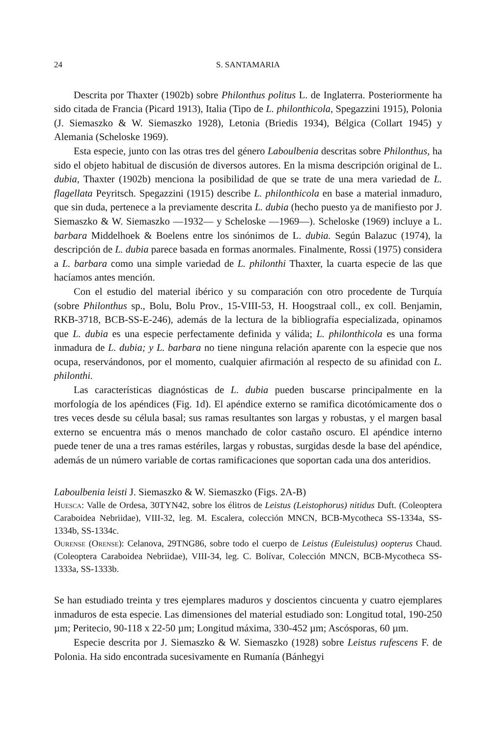24 S. SANTAMARIA
Descrita por Thaxter (1902b) sobre Philonthus politus L. de Inglaterra. Posteriormente ha sido citada de Francia (Picard 1913), Italia (Tipo de L. philonthicola, Spegazzini 1915), Polonia (J. Siemaszko & W. Siemaszko 1928), Letonia (Briedis 1934), Bélgica (Collart 1945) y Alemania (Scheloske 1969).
Esta especie, junto con las otras tres del género Laboulbenia descritas sobre Philonthus, ha sido el objeto habitual de discusión de diversos autores. En la misma descripción original de L. dubia, Thaxter (1902b) menciona la posibilidad de que se trate de una mera variedad de L. flagellata Peyritsch. Spegazzini (1915) describe L. philonthicola en base a material inmaduro, que sin duda, pertenece a la previamente descrita L. dubia (hecho puesto ya de manifiesto por J. Siemaszko & W. Siemaszko —1932— y Scheloske —1969—). Scheloske (1969) incluye a L. barbara Middelhoek & Boelens entre los sinónimos de L. dubia. Según Balazuc (1974), la descripción de L. dubia parece basada en formas anormales. Finalmente, Rossi (1975) considera a L. barbara como una simple variedad de L. philonthi Thaxter, la cuarta especie de las que hacíamos antes mención.
Con el estudio del material ibérico y su comparación con otro procedente de Turquía (sobre Philonthus sp., Bolu, Bolu Prov., 15-VIII-53, H. Hoogstraal coll., ex coll. Benjamin, RKB-3718, BCB-SS-E-246), además de la lectura de la bibliografía especializada, opinamos que L. dubia es una especie perfectamente definida y válida; L. philonthicola es una forma inmadura de L. dubia; y L. barbara no tiene ninguna relación aparente con la especie que nos ocupa, reservándonos, por el momento, cualquier afirmación al respecto de su afinidad con L. philonthi.
Las características diagnósticas de L. dubia pueden buscarse principalmente en la morfología de los apéndices (Fig. 1d). El apéndice externo se ramifica dicotómicamente dos o tres veces desde su célula basal; sus ramas resultantes son largas y robustas, y el margen basal externo se encuentra más o menos manchado de color castaño oscuro. El apéndice interno puede tener de una a tres ramas estériles, largas y robustas, surgidas desde la base del apéndice, además de un número variable de cortas ramificaciones que soportan cada una dos anteridios.
Laboulbenia leisti J. Siemaszko & W. Siemaszko (Figs. 2A-B)
Huesca: Valle de Ordesa, 30TYN42, sobre los élitros de Leistus (Leistophorus) nitidus Duft. (Coleoptera Caraboidea Nebriidae), VIII-32, leg. M. Escalera, colección MNCN, BCB-Mycotheca SS-1334a, SS-1334b, SS-1334c.
Ourense (Orense): Celanova, 29TNG86, sobre todo el cuerpo de Leistus (Euleistulus) oopterus Chaud. (Coleoptera Caraboidea Nebriidae), VIII-34, leg. C. Bolívar, Colección MNCN, BCB-Mycotheca SS-1333a, SS-1333b.
Se han estudiado treinta y tres ejemplares maduros y doscientos cincuenta y cuatro ejemplares inmaduros de esta especie. Las dimensiones del material estudiado son: Longitud total, 190-250 µm; Peritecio, 90-118 x 22-50 µm; Longitud máxima, 330-452 µm; Ascósporas, 60 µm.
Especie descrita por J. Siemaszko & W. Siemaszko (1928) sobre Leistus rufescens F. de Polonia. Ha sido encontrada sucesivamente en Rumanía (Bánhegyi